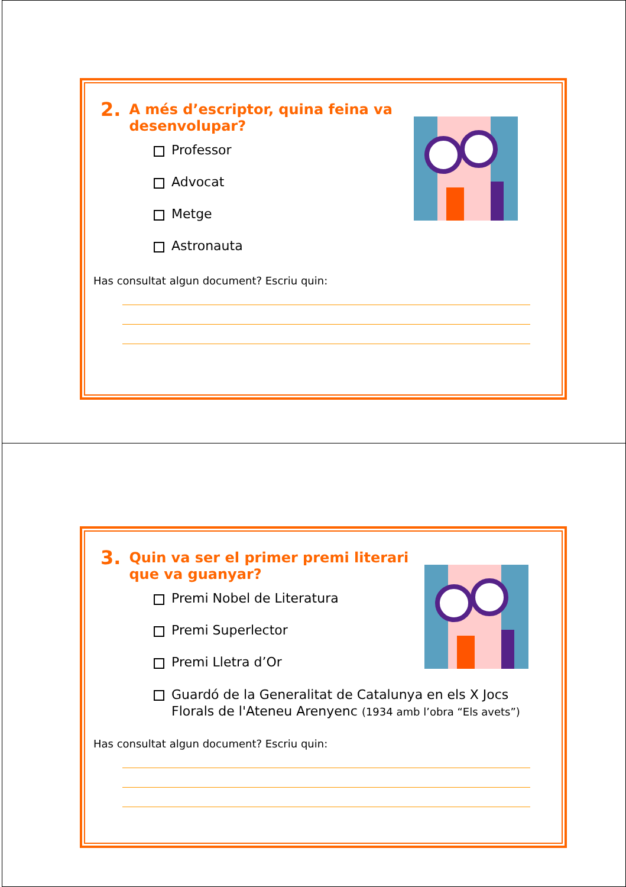2. A més d’escriptor, quina feina va desenvolupar?
Professor
Advocat
Metge
Astronauta
Has consultat algun document? Escriu quin:
3. Quin va ser el primer premi literari que va guanyar?
Premi Nobel de Literatura
Premi Superlector
Premi Lletra d’Or
Guardó de la Generalitat de Catalunya en els X Jocs
Florals de l'Ateneu Arenyenc (1934 amb l’obra “Els avets”)
Has consultat algun document? Escriu quin: